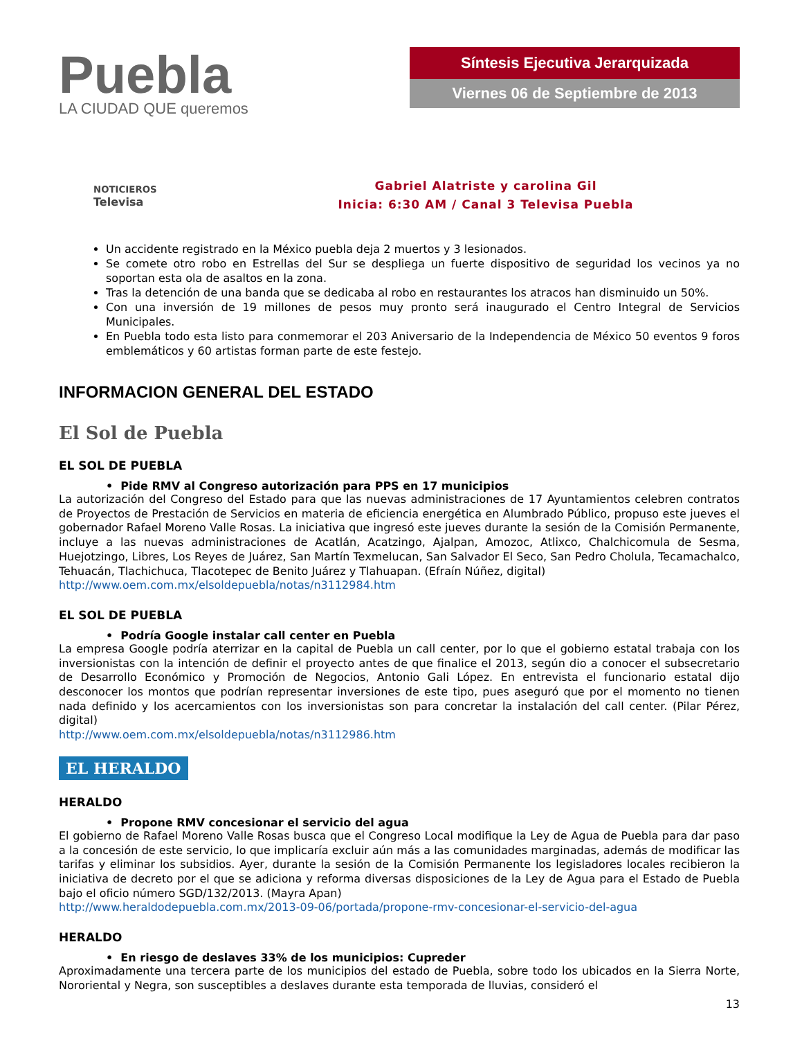Puebla
LA CIUDAD QUE queremos
Síntesis Ejecutiva Jerarquizada
Viernes 06 de Septiembre de 2013
NOTICIEROS
Televisa
Gabriel Alatriste y carolina Gil
Inicia: 6:30 AM / Canal 3 Televisa Puebla
Un accidente registrado en la México puebla deja 2 muertos y 3 lesionados.
Se comete otro robo en Estrellas del Sur se despliega un fuerte dispositivo de seguridad los vecinos ya no soportan esta ola de asaltos en la zona.
Tras la detención de una banda que se dedicaba al robo en restaurantes los atracos han disminuido un 50%.
Con una inversión de 19 millones de pesos muy pronto será inaugurado el Centro Integral de Servicios Municipales.
En Puebla todo esta listo para conmemorar el 203 Aniversario de la Independencia de México 50 eventos 9 foros emblemáticos y 60 artistas forman parte de este festejo.
INFORMACION GENERAL DEL ESTADO
El Sol de Puebla
EL SOL DE PUEBLA
• Pide RMV al Congreso autorización para PPS en 17 municipios
La autorización del Congreso del Estado para que las nuevas administraciones de 17 Ayuntamientos celebren contratos de Proyectos de Prestación de Servicios en materia de eficiencia energética en Alumbrado Público, propuso este jueves el gobernador Rafael Moreno Valle Rosas. La iniciativa que ingresó este jueves durante la sesión de la Comisión Permanente, incluye a las nuevas administraciones de Acatlán, Acatzingo, Ajalpan, Amozoc, Atlixco, Chalchicomula de Sesma, Huejotzingo, Libres, Los Reyes de Juárez, San Martín Texmelucan, San Salvador El Seco, San Pedro Cholula, Tecamachalco, Tehuacán, Tlachichuca, Tlacotepec de Benito Juárez y Tlahuapan. (Efraín Núñez, digital)
http://www.oem.com.mx/elsoldepuebla/notas/n3112984.htm
EL SOL DE PUEBLA
• Podría Google instalar call center en Puebla
La empresa Google podría aterrizar en la capital de Puebla un call center, por lo que el gobierno estatal trabaja con los inversionistas con la intención de definir el proyecto antes de que finalice el 2013, según dio a conocer el subsecretario de Desarrollo Económico y Promoción de Negocios, Antonio Gali López. En entrevista el funcionario estatal dijo desconocer los montos que podrían representar inversiones de este tipo, pues aseguró que por el momento no tienen nada definido y los acercamientos con los inversionistas son para concretar la instalación del call center. (Pilar Pérez, digital)
http://www.oem.com.mx/elsoldepuebla/notas/n3112986.htm
EL HERALDO
HERALDO
• Propone RMV concesionar el servicio del agua
El gobierno de Rafael Moreno Valle Rosas busca que el Congreso Local modifique la Ley de Agua de Puebla para dar paso a la concesión de este servicio, lo que implicaría excluir aún más a las comunidades marginadas, además de modificar las tarifas y eliminar los subsidios. Ayer, durante la sesión de la Comisión Permanente los legisladores locales recibieron la iniciativa de decreto por el que se adiciona y reforma diversas disposiciones de la Ley de Agua para el Estado de Puebla bajo el oficio número SGD/132/2013. (Mayra Apan)
http://www.heraldodepuebla.com.mx/2013-09-06/portada/propone-rmv-concesionar-el-servicio-del-agua
HERALDO
• En riesgo de deslaves 33% de los municipios: Cupreder
Aproximadamente una tercera parte de los municipios del estado de Puebla, sobre todo los ubicados en la Sierra Norte, Nororiental y Negra, son susceptibles a deslaves durante esta temporada de lluvias, consideró el
13